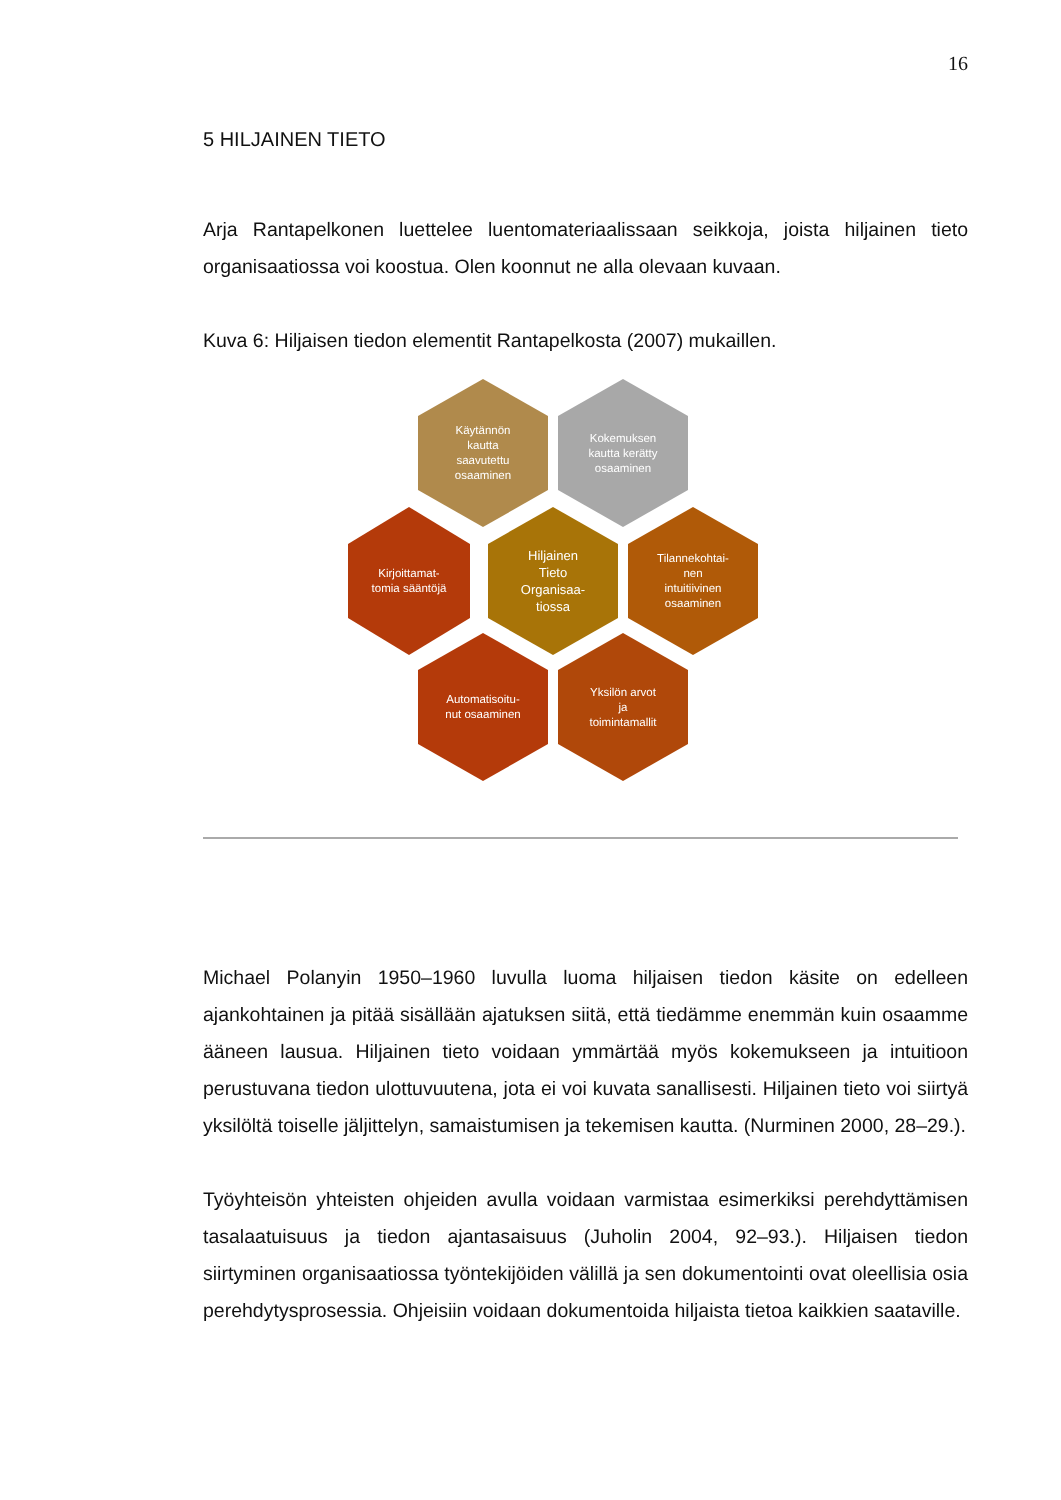16
5 HILJAINEN TIETO
Arja Rantapelkonen luettelee luentomateriaalissaan seikkoja, joista hiljainen tieto organisaatiossa voi koostua. Olen koonnut ne alla olevaan kuvaan.
Kuva 6: Hiljaisen tiedon elementit Rantapelkosta (2007) mukaillen.
Käytännön
kautta
saavutettu
osaaminen
Kokemuksen
kautta kerätty
osaaminen
Kirjoittamat-
tomia sääntöjä
Hiljainen
Tieto
Organisaa-
tiossa
Tilannekohtai-
nen
intuitiivinen
osaaminen
Automatisoitu-
nut osaaminen
Yksilön arvot
ja
toimintamallit
Michael Polanyin 1950–1960 luvulla luoma hiljaisen tiedon käsite on edelleen ajankohtainen ja pitää sisällään ajatuksen siitä, että tiedämme enemmän kuin osaamme ääneen lausua. Hiljainen tieto voidaan ymmärtää myös kokemukseen ja intuitioon perustuvana tiedon ulottuvuutena, jota ei voi kuvata sanallisesti. Hiljainen tieto voi siirtyä yksilöltä toiselle jäljittelyn, samaistumisen ja tekemisen kautta. (Nurminen 2000, 28–29.).
Työyhteisön yhteisten ohjeiden avulla voidaan varmistaa esimerkiksi perehdyttämisen tasalaatuisuus ja tiedon ajantasaisuus (Juholin 2004, 92–93.). Hiljaisen tiedon siirtyminen organisaatiossa työntekijöiden välillä ja sen dokumentointi ovat oleellisia osia perehdytysprosessia. Ohjeisiin voidaan dokumentoida hiljaista tietoa kaikkien saataville.